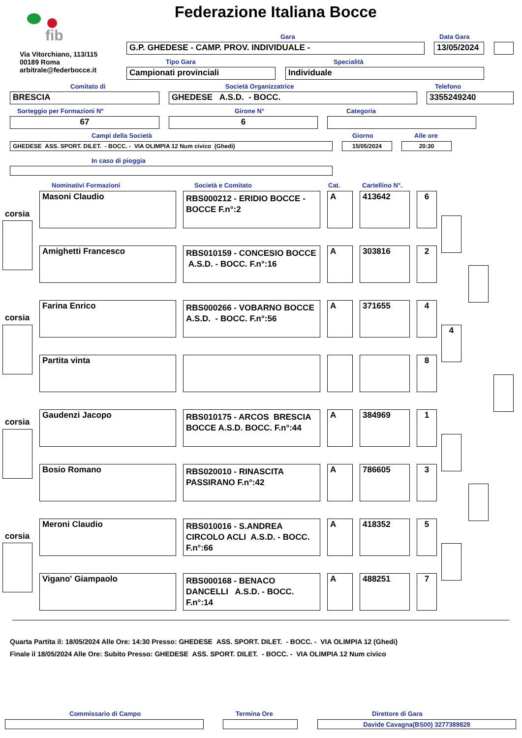fib
Via Vitorchiano, 113/115
00189 Roma
arbitrale@federbocce.it
Federazione Italiana Bocce
Gara Data Gara
G.P. GHEDESE - CAMP. PROV. INDIVIDUALE - 13/05/2024
Tipo Gara Specialità
Campionati provinciali Individuale
Comitato di Società Organizzatrice Telefono
BRESCIA GHEDESE A.S.D. - BOCC. 3355249240
Sorteggio per Formazioni N° Girone N° Categoria
67 6
Campi della Società Giorno Alle ore
GHEDESE ASS. SPORT. DILET. - BOCC. - VIA OLIMPIA 12 Num civico (Ghedi) 15/05/2024 20:30
In caso di pioggia
Nominativi Formazioni Società e Comitato Cat. Cartellino N°.
corsia
corsia
corsia
corsia
Masoni Claudio
RBS000212 - ERIDIO BOCCE - BOCCE F.n°:2
A 413642 6
Amighetti Francesco
RBS010159 - CONCESIO BOCCE A.S.D. - BOCC. F.n°:16
A 303816 2
Farina Enrico
RBS000266 - VOBARNO BOCCE A.S.D. - BOCC. F.n°:56
A 371655 4
Partita vinta 8
Gaudenzi Jacopo
RBS010175 - ARCOS BRESCIA BOCCE A.S.D. BOCC. F.n°:44
A 384969 1
Bosio Romano
RBS020010 - RINASCITA PASSIRANO F.n°:42
A 786605 3
Meroni Claudio
RBS010016 - S.ANDREA CIRCOLO ACLI A.S.D. - BOCC. F.n°:66
A 418352 5
Vigano' Giampaolo
RBS000168 - BENACO DANCELLI A.S.D. - BOCC. F.n°:14
A 488251 7
4
Quarta Partita il: 18/05/2024 Alle Ore: 14:30 Presso: GHEDESE ASS. SPORT. DILET. - BOCC. - VIA OLIMPIA 12 (Ghedi)
Finale il 18/05/2024 Alle Ore: Subito Presso: GHEDESE ASS. SPORT. DILET. - BOCC. - VIA OLIMPIA 12 Num civico
Commissario di Campo Termina Ore Direttore di Gara
Davide Cavagna(BS00) 3277389828